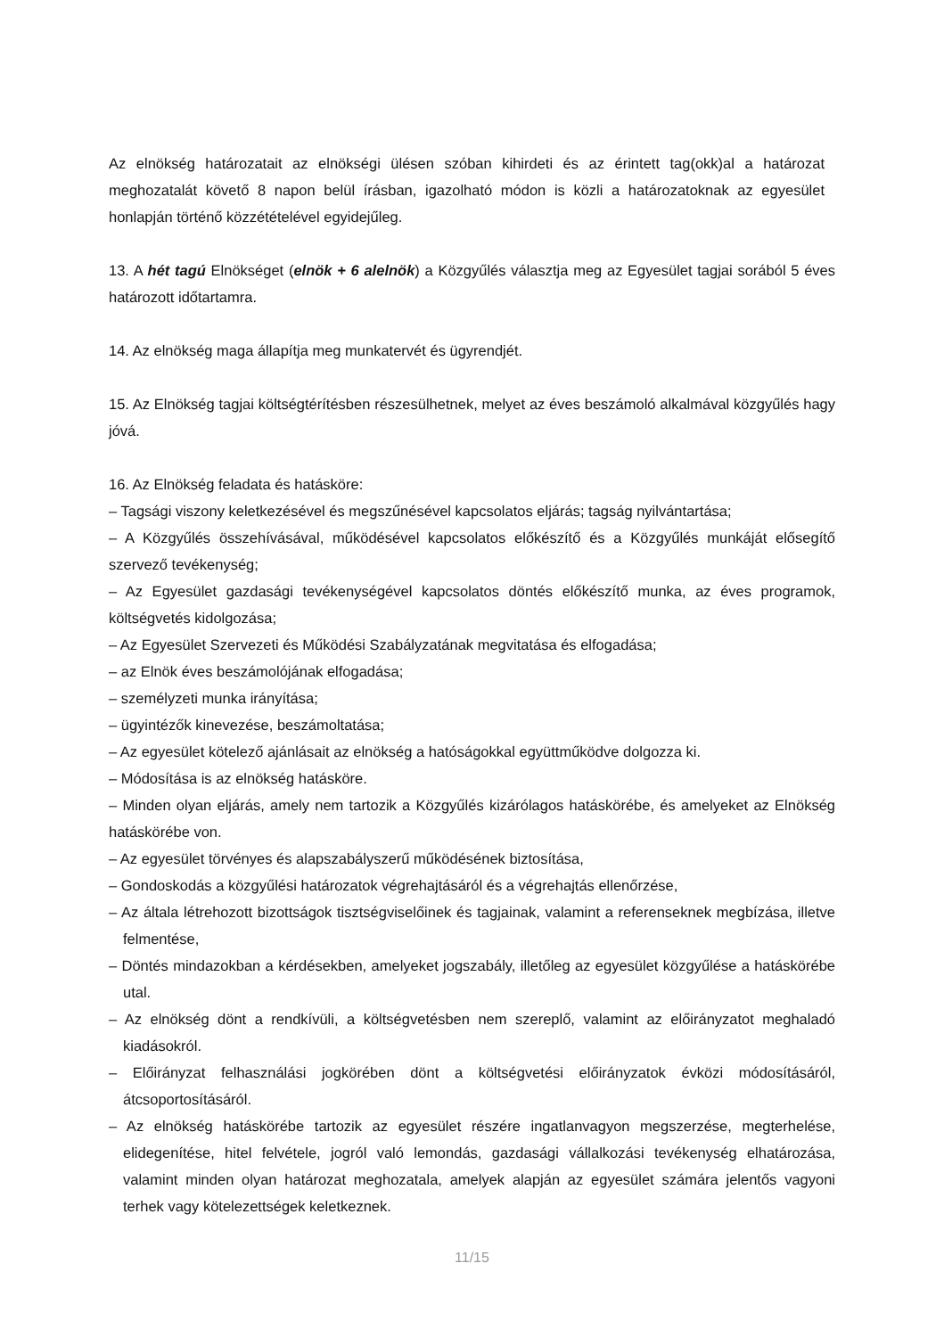Az elnökség határozatait az elnökségi ülésen szóban kihirdeti és az érintett tag(okk)al a határozat meghozatalát követő 8 napon belül írásban, igazolható módon is közli a határozatoknak az egyesület honlapján történő közzétételével egyidejűleg.
13. A hét tagú Elnökséget (elnök + 6 alelnök) a Közgyűlés választja meg az Egyesület tagjai sorából 5 éves határozott időtartamra.
14. Az elnökség maga állapítja meg munkatervét és ügyrendjét.
15. Az Elnökség tagjai költségtérítésben részesülhetnek, melyet az éves beszámoló alkalmával közgyűlés hagy jóvá.
16. Az Elnökség feladata és hatásköre:
– Tagsági viszony keletkezésével és megszűnésével kapcsolatos eljárás; tagság nyilvántartása;
– A Közgyűlés összehívásával, működésével kapcsolatos előkészítő és a Közgyűlés munkáját elősegítő szervező tevékenység;
– Az Egyesület gazdasági tevékenységével kapcsolatos döntés előkészítő munka, az éves programok, költségvetés kidolgozása;
– Az Egyesület Szervezeti és Működési Szabályzatának megvitatása és elfogadása;
– az Elnök éves beszámolójának elfogadása;
– személyzeti munka irányítása;
– ügyintézők kinevezése, beszámoltatása;
– Az egyesület kötelező ajánlásait az elnökség a hatóságokkal együttműködve dolgozza ki.
– Módosítása is az elnökség hatásköre.
– Minden olyan eljárás, amely nem tartozik a Közgyűlés kizárólagos hatáskörébe, és amelyeket az Elnökség hatáskörébe von.
– Az egyesület törvényes és alapszabályszerű működésének biztosítása,
– Gondoskodás a közgyűlési határozatok végrehajtásáról és a végrehajtás ellenőrzése,
– Az általa létrehozott bizottságok tisztségviselőinek és tagjainak, valamint a referenseknek megbízása, illetve felmentése,
– Döntés mindazokban a kérdésekben, amelyeket jogszabály, illetőleg az egyesület közgyűlése a hatáskörébe utal.
– Az elnökség dönt a rendkívüli, a költségvetésben nem szereplő, valamint az előirányzatot meghaladó kiadásokról.
– Előirányzat felhasználási jogkörében dönt a költségvetési előirányzatok évközi módosításáról, átcsoportosításáról.
– Az elnökség hatáskörébe tartozik az egyesület részére ingatlanvagyon megszerzése, megterhelése, elidegenítése, hitel felvétele, jogról való lemondás, gazdasági vállalkozási tevékenység elhatározása, valamint minden olyan határozat meghozatala, amelyek alapján az egyesület számára jelentős vagyoni terhek vagy kötelezettségek keletkeznek.
11/15